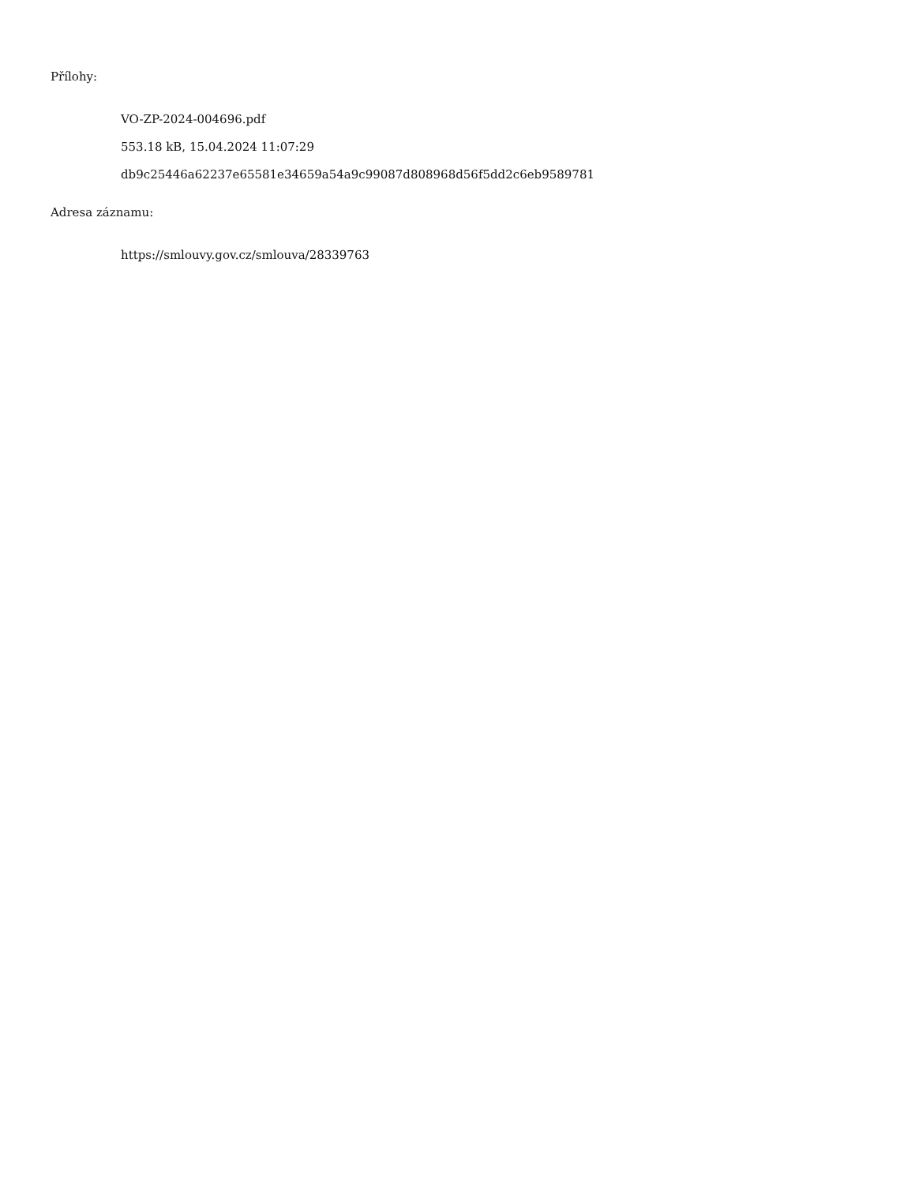Přílohy:
VO-ZP-2024-004696.pdf
553.18 kB, 15.04.2024 11:07:29
db9c25446a62237e65581e34659a54a9c99087d808968d56f5dd2c6eb9589781
Adresa záznamu:
https://smlouvy.gov.cz/smlouva/28339763